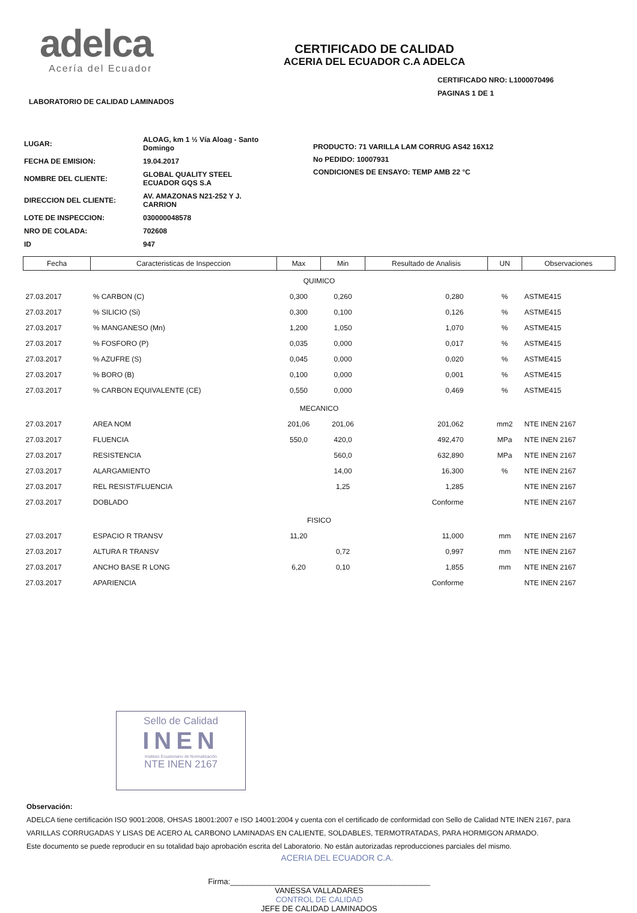adelca
Acería del Ecuador
CERTIFICADO DE CALIDAD
ACERIA DEL ECUADOR C.A ADELCA
CERTIFICADO NRO: L1000070496
PAGINAS 1 DE 1
LABORATORIO DE CALIDAD LAMINADOS
| LUGAR: | ALOAG, km 1 ½ Vía Aloag - Santo Domingo |
| FECHA DE EMISION: | 19.04.2017 |
| NOMBRE DEL CLIENTE: | GLOBAL QUALITY STEEL ECUADOR GQS S.A |
| DIRECCION DEL CLIENTE: | AV. AMAZONAS N21-252 Y J. CARRION |
| LOTE DE INSPECCION: | 030000048578 |
| NRO DE COLADA: | 702608 |
| ID | 947 |
PRODUCTO: 71 VARILLA LAM CORRUG AS42 16X12
No PEDIDO: 10007931
CONDICIONES DE ENSAYO: TEMP AMB 22 °C
| Fecha | Caracteristicas de Inspeccion | Max | Min | Resultado de Analisis | UN | Observaciones |
| --- | --- | --- | --- | --- | --- | --- |
| QUIMICO | | | | | | |
| 27.03.2017 | % CARBON (C) | 0,300 | 0,260 | 0,280 | % | ASTME415 |
| 27.03.2017 | % SILICIO (Si) | 0,300 | 0,100 | 0,126 | % | ASTME415 |
| 27.03.2017 | % MANGANESO (Mn) | 1,200 | 1,050 | 1,070 | % | ASTME415 |
| 27.03.2017 | % FOSFORO (P) | 0,035 | 0,000 | 0,017 | % | ASTME415 |
| 27.03.2017 | % AZUFRE (S) | 0,045 | 0,000 | 0,020 | % | ASTME415 |
| 27.03.2017 | % BORO (B) | 0,100 | 0,000 | 0,001 | % | ASTME415 |
| 27.03.2017 | % CARBON EQUIVALENTE (CE) | 0,550 | 0,000 | 0,469 | % | ASTME415 |
| MECANICO | | | | | | |
| 27.03.2017 | AREA NOM | 201,06 | 201,06 | 201,062 | mm2 | NTE INEN 2167 |
| 27.03.2017 | FLUENCIA | 550,0 | 420,0 | 492,470 | MPa | NTE INEN 2167 |
| 27.03.2017 | RESISTENCIA | | 560,0 | 632,890 | MPa | NTE INEN 2167 |
| 27.03.2017 | ALARGAMIENTO | | 14,00 | 16,300 | % | NTE INEN 2167 |
| 27.03.2017 | REL RESIST/FLUENCIA | | 1,25 | 1,285 | | NTE INEN 2167 |
| 27.03.2017 | DOBLADO | | | Conforme | | NTE INEN 2167 |
| FISICO | | | | | | |
| 27.03.2017 | ESPACIO R TRANSV | 11,20 | | 11,000 | mm | NTE INEN 2167 |
| 27.03.2017 | ALTURA R TRANSV | | 0,72 | 0,997 | mm | NTE INEN 2167 |
| 27.03.2017 | ANCHO BASE R LONG | 6,20 | 0,10 | 1,855 | mm | NTE INEN 2167 |
| 27.03.2017 | APARIENCIA | | | Conforme | | NTE INEN 2167 |
Sello de Calidad
INEN
Instituto Ecuatoriano de Normalización
NTE INEN 2167
Observación:
ADELCA tiene certificación ISO 9001:2008, OHSAS 18001:2007 e ISO 14001:2004 y cuenta con el certificado de conformidad con Sello de Calidad NTE INEN 2167, para
VARILLAS CORRUGADAS Y LISAS DE ACERO AL CARBONO LAMINADAS EN CALIENTE, SOLDABLES, TERMOTRATADAS, PARA HORMIGON ARMADO.
Este documento se puede reproducir en su totalidad bajo aprobación escrita del Laboratorio. No están autorizadas reproducciones parciales del mismo.
ACERIA DEL ECUADOR C.A.
Firma:______________________________________________
VANESSA VALLADARES
CONTROL DE CALIDAD
JEFE DE CALIDAD LAMINADOS